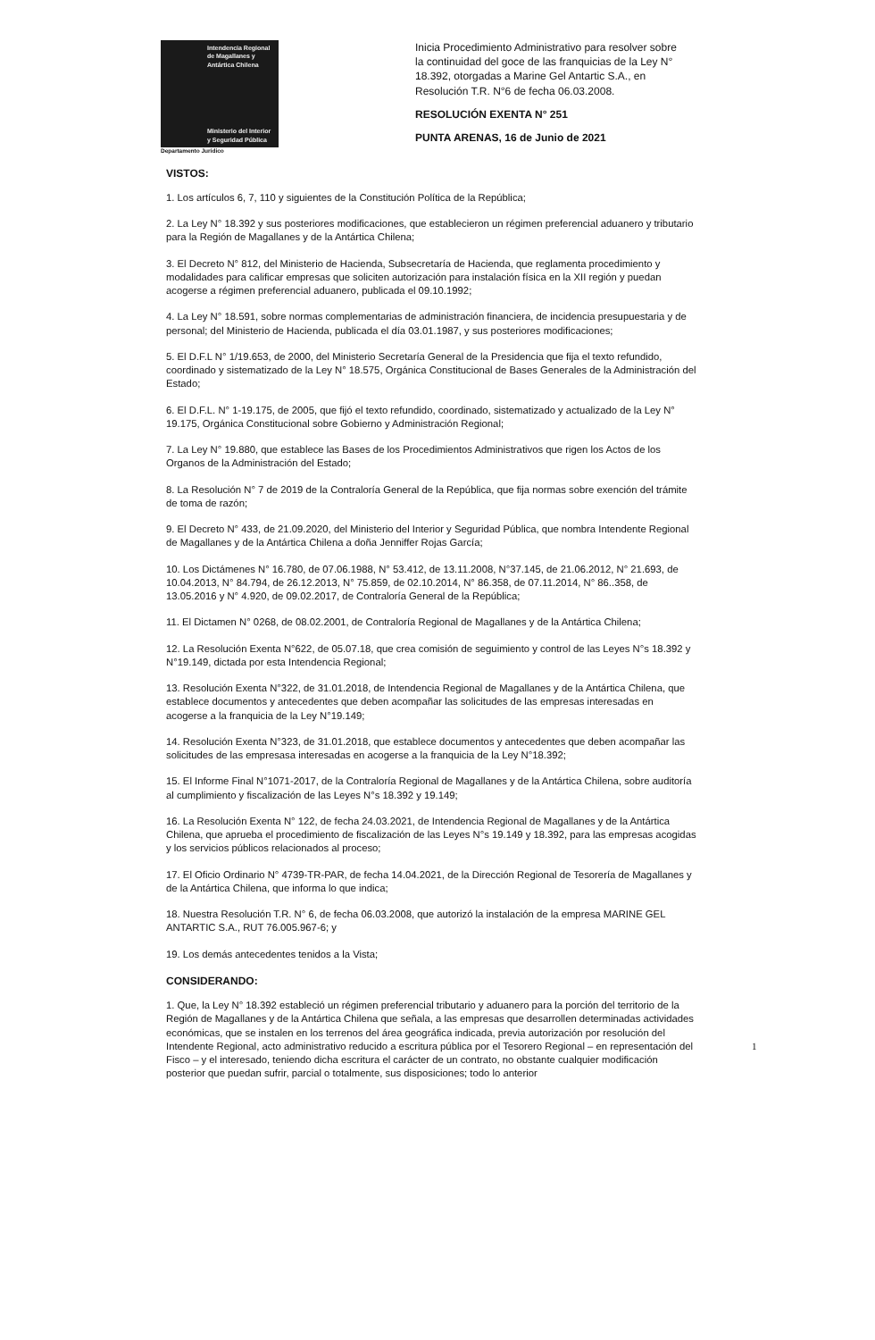Intendencia Regional de Magallanes y Antártica Chilena
Ministerio del Interior y Seguridad Pública
Departamento Jurídico
Inicia Procedimiento Administrativo para resolver sobre la continuidad del goce de las franquicias de la Ley N° 18.392, otorgadas a Marine Gel Antartic S.A., en Resolución T.R. N°6 de fecha 06.03.2008.
RESOLUCIÓN EXENTA N° 251
PUNTA ARENAS, 16 de Junio de 2021
VISTOS:
1. Los artículos 6, 7, 110 y siguientes de la Constitución Política de la República;
2. La Ley N° 18.392 y sus posteriores modificaciones, que establecieron un régimen preferencial aduanero y tributario para la Región de Magallanes y de la Antártica Chilena;
3. El Decreto N° 812, del Ministerio de Hacienda, Subsecretaría de Hacienda, que reglamenta procedimiento y modalidades para calificar empresas que soliciten autorización para instalación física en la XII región y puedan acogerse a régimen preferencial aduanero, publicada el 09.10.1992;
4. La Ley N° 18.591, sobre normas complementarias de administración financiera, de incidencia presupuestaria y de personal; del Ministerio de Hacienda, publicada el día 03.01.1987, y sus posteriores modificaciones;
5. El D.F.L N° 1/19.653, de 2000, del Ministerio Secretaría General de la Presidencia que fija el texto refundido, coordinado y sistematizado de la Ley N° 18.575, Orgánica Constitucional de Bases Generales de la Administración del Estado;
6. El D.F.L. N° 1-19.175, de 2005, que fijó el texto refundido, coordinado, sistematizado y actualizado de la Ley N° 19.175, Orgánica Constitucional sobre Gobierno y Administración Regional;
7. La Ley N° 19.880, que establece las Bases de los Procedimientos Administrativos que rigen los Actos de los Organos de la Administración del Estado;
8. La Resolución N° 7 de 2019 de la Contraloría General de la República, que fija normas sobre exención del trámite de toma de razón;
9. El Decreto N° 433, de 21.09.2020, del Ministerio del Interior y Seguridad Pública, que nombra Intendente Regional de Magallanes y de la Antártica Chilena a doña Jenniffer Rojas García;
10. Los Dictámenes N° 16.780, de 07.06.1988, N° 53.412, de 13.11.2008, N°37.145, de 21.06.2012, N° 21.693, de 10.04.2013, N° 84.794, de 26.12.2013, N° 75.859, de 02.10.2014, N° 86.358, de 07.11.2014, N° 86..358, de 13.05.2016 y N° 4.920, de 09.02.2017, de Contraloría General de la República;
11. El Dictamen N° 0268, de 08.02.2001, de Contraloría Regional de Magallanes y de la Antártica Chilena;
12. La Resolución Exenta N°622, de 05.07.18, que crea comisión de seguimiento y control de las Leyes N°s 18.392 y N°19.149, dictada por esta Intendencia Regional;
13. Resolución Exenta N°322, de 31.01.2018, de Intendencia Regional de Magallanes y de la Antártica Chilena, que establece documentos y antecedentes que deben acompañar las solicitudes de las empresas interesadas en acogerse a la franquicia de la Ley N°19.149;
14. Resolución Exenta N°323, de 31.01.2018, que establece documentos y antecedentes que deben acompañar las solicitudes de las empresasa interesadas en acogerse a la franquicia de la Ley N°18.392;
15. El Informe Final N°1071-2017, de la Contraloría Regional de Magallanes y de la Antártica Chilena, sobre auditoría al cumplimiento y fiscalización de las Leyes N°s 18.392 y 19.149;
16. La Resolución Exenta N° 122, de fecha 24.03.2021, de Intendencia Regional de Magallanes y de la Antártica Chilena, que aprueba el procedimiento de fiscalización de las Leyes N°s 19.149 y 18.392, para las empresas acogidas y los servicios públicos relacionados al proceso;
17. El Oficio Ordinario N° 4739-TR-PAR, de fecha 14.04.2021, de la Dirección Regional de Tesorería de Magallanes y de la Antártica Chilena, que informa lo que indica;
18. Nuestra Resolución T.R. N° 6, de fecha 06.03.2008, que autorizó la instalación de la empresa MARINE GEL ANTARTIC S.A., RUT 76.005.967-6; y
19. Los demás antecedentes tenidos a la Vista;
CONSIDERANDO:
1. Que, la Ley N° 18.392 estableció un régimen preferencial tributario y aduanero para la porción del territorio de la Región de Magallanes y de la Antártica Chilena que señala, a las empresas que desarrollen determinadas actividades económicas, que se instalen en los terrenos del área geográfica indicada, previa autorización por resolución del Intendente Regional, acto administrativo reducido a escritura pública por el Tesorero Regional – en representación del Fisco – y el interesado, teniendo dicha escritura el carácter de un contrato, no obstante cualquier modificación posterior que puedan sufrir, parcial o totalmente, sus disposiciones; todo lo anterior
1